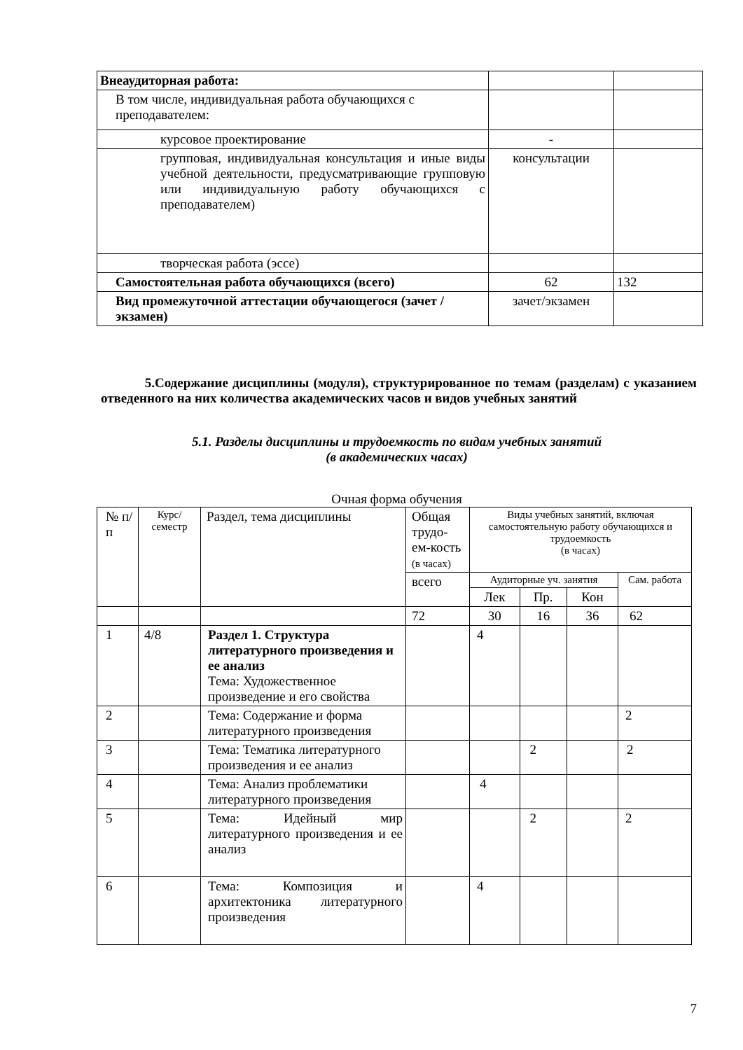| Внеаудиторная работа: | | |
| В том числе, индивидуальная работа обучающихся с преподавателем: | | |
| курсовое проектирование | - | |
| групповая, индивидуальная консультация и иные виды учебной деятельности, предусматривающие групповую или индивидуальную работу обучающихся с преподавателем) | консультации | |
| творческая работа (эссе) | | |
| Самостоятельная работа обучающихся (всего) | 62 | 132 |
| Вид промежуточной аттестации обучающегося (зачет / экзамен) | зачет/экзамен | |
5.Содержание дисциплины (модуля), структурированное по темам (разделам) с указанием отведенного на них количества академических часов и видов учебных занятий
5.1. Разделы дисциплины и трудоемкость по видам учебных занятий
(в академических часах)
Очная форма обучения
| № п/п | Курс/ семестр | Раздел, тема дисциплины | Общая трудо-ем-кость (в часах) | Виды учебных занятий, включая самостоятельную работу обучающихся и трудоемкость (в часах) | | | |
| --- | --- | --- | --- | --- | --- | --- | --- |
| | | | всего | Аудиторные уч. занятия | | | Сам. работа |
| | | | | Лек | Пр. | Кон | |
| | | | 72 | 30 | 16 | 36 | 62 |
| 1 | 4/8 | Раздел 1. Структура литературного произведения и ее анализ Тема: Художественное произведение и его свойства | | 4 | | | |
| 2 | | Тема: Содержание и форма литературного произведения | | | | | 2 |
| 3 | | Тема: Тематика литературного произведения и ее анализ | | | 2 | | 2 |
| 4 | | Тема: Анализ проблематики литературного произведения | | 4 | | | |
| 5 | | Тема: Идейный мир литературного произведения и ее анализ | | | 2 | | 2 |
| 6 | | Тема: Композиция и архитектоника литературного произведения | | 4 | | | |
7